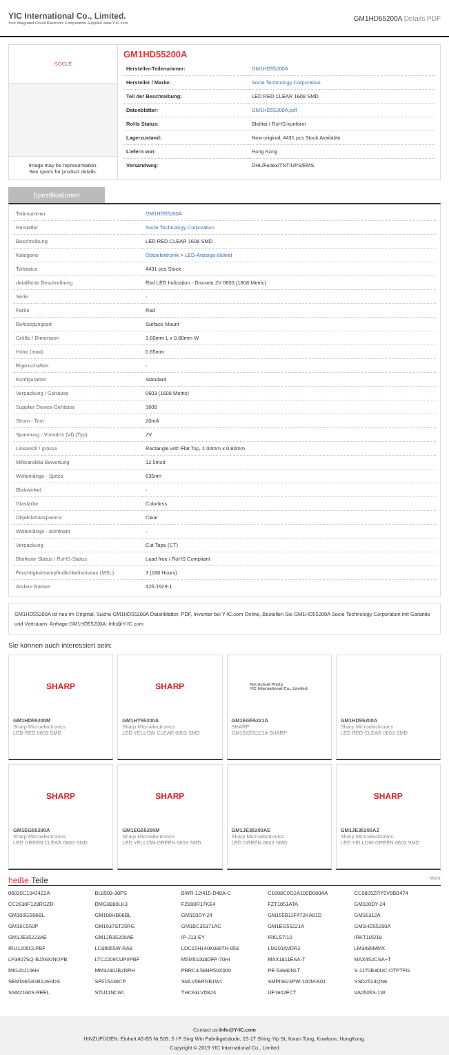YIC International Co., Limited.
Your Integrated Circuit Electronic Components Supplier! www.Y-IC.com
GM1HD55200A Details PDF
SOCLE
Image may be representation.
See specs for product details.
GM1HD55200A
| Hersteller-Teilenummer: | GM1HD55200A |
| Hersteller / Marke: | Socle Technology Corporation |
| Teil der Beschreibung: | LED RED CLEAR 1608 SMD |
| Datenblätter: | GM1HD55200A.pdf |
| RoHs Status: | Bleifrei / RoHS-konform |
| Lagerzustand: | New original, 4431 pcs Stock Available. |
| Liefern von: | Hong Kong |
| Versandweg: | DHL/Fedex/TNT/UPS/EMS |
Spezifikationen
| Teilenummer | GM1HD55200A |
| Hersteller | Socle Technology Corporation |
| Beschreibung | LED RED CLEAR 1608 SMD |
| Kategorie | Optoelektronik > LED-Anzeige-diskret |
| Teilstatus | 4431 pcs Stock |
| detaillierte Beschreibung | Red LED Indication - Discrete 2V 0603 (1608 Metric) |
| Serie | - |
| Farbe | Red |
| Befestigungsart | Surface Mount |
| Größe / Dimension | 1.60mm L x 0.80mm W |
| Höhe (max) | 0.65mm |
| Eigenschaften | - |
| Konfiguration | Standard |
| Verpackung / Gehäuse | 0603 (1608 Metric) |
| Supplier Device-Gehäuse | 1608 |
| Strom - Test | 20mA |
| Spannung - Vorwärts (Vf) (Typ) | 2V |
| Linsenstil / grösse | Rectangle with Flat Top, 1.00mm x 0.80mm |
| Millicandela-Bewertung | 12.5mcd |
| Wellenlänge - Spitze | 635nm |
| Blickwinkel | - |
| Glasfarbe | Colorless |
| Objektivtransparenz | Clear |
| Wellenlänge - dominant | - |
| Verpackung | Cut Tape (CT) |
| Bleifreier Status / RoHS-Status | Lead free / RoHS Compliant |
| Feuchtigkeitsempfindlichkeitsniveau (MSL) | 3 (168 Hours) |
| Andere Namen | 425-1929-1 |
GM1HD55200A ist neu im Original, Suche GM1HD55200A Datenblätter, PDF, Inventar bei Y-IC.com Online, Bestellen Sie GM1HD55200A Socle Technology Corporation mit Garantie und Vertrauen. Anfrage GM1HD55200A: Info@Y-IC.com
Sie können auch interessiert sein:
SHARP
GM1HD55200M
Sharp Microelectronics
LED RED 0603 SMD
SHARP
GM1HY55200A
Sharp Microelectronics
LED YELLOW CLEAR 0603 SMD
Not Actual Photo
YIC International Co., Limited.
GM1EG55221A
SHARP
GM1EG55221A SHARP
GM1HD55200A
Sharp Microelectronics
LED RED CLEAR 0603 SMD
SHARP
GM1EG55200A
Sharp Microelectronics
LED GREEN CLEAR 0603 SMD
SHARP
GM1EG55200M
Sharp Microelectronics
LED YELLOW-GREEN 0603 SMD
GM1JE35200AE
Sharp Microelectronics
LED GREEN 0603 SMD
SHARP
GM1JE35200AZ
Sharp Microelectronics
LED YELLOW-GREEN 0603 SMD
heiße Teile Mehr
06035C104J4Z2A
BL8503-30PS
BWR-12/415-D48A-C
C1608C0G2A100D080AA
CC0805ZRY5V9BB474
CC2630F128RGZR
DMG8880LK3
FZ800R17KE4
FZT1051ATA
GM100DY-24
GM100GB06BL
GM100HB06BL
GM150DY-24
GM155B11F472KA01D
GM16312A
GM16C550P
GM1937ST25RG
GM1BC35371AC
GM1EG55221A
GM1HD55200A
GM1JE35223AE
GM1JR35200AE
IP-J13-EY
IRKL57/10
IRKT105/18
IRU1205CLPBF
LC89055W-RA8
LDC15H140K0897H-058
LM201AVDR2
LM3489MMX
LP3907SQ-BJX6X/NOPB
LTC2209CUP#PBF
M5M51008DFP-70HI
MAX1811ESA-T
MAX452CSA+T
MIG20J106H
MM3280JB2NRH
PBRC3.58HR50X000
PE-53680NLT
S-1170B30UC-OTPTFG
SEMIX653GB126HDS
SF515439CP
SMLV56RGB1W1
SMPI0624PW-100M-K01
SSD2528QN6
SSM2160S-REEL
STU11NC60
THC63LVD824
UF1602FCT
VA0505S-1W
Contact us:Info@Y-IC.com
HINZUFÜGEN: Einheit A5-B5 Nr.509, 5 / F Sing Win Fabrikgebäude, 15-17 Shing Yip St, Kwun Tong, Kowloon, HongKong.
Copyright © 2019 YIC International Co., Limited